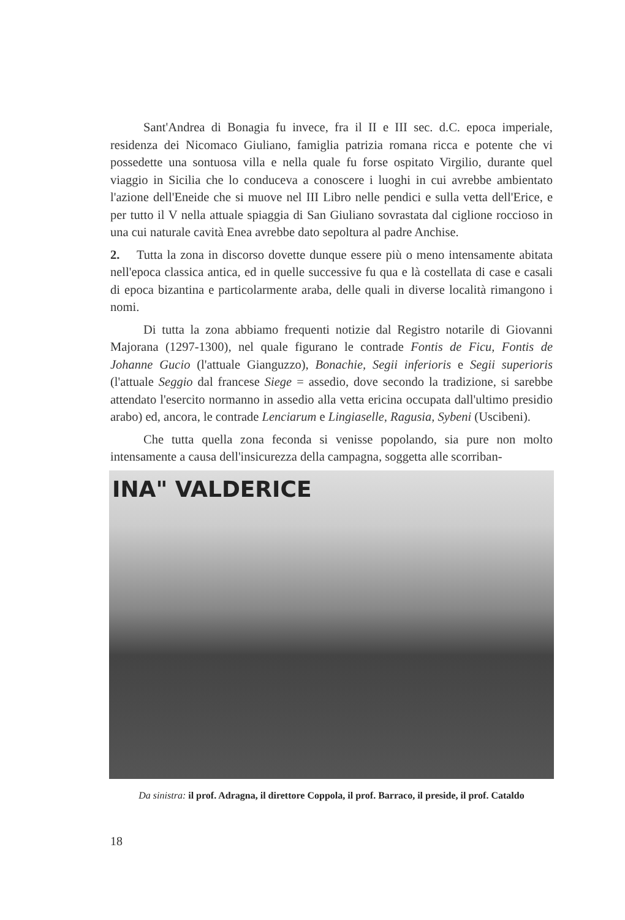Sant'Andrea di Bonagia fu invece, fra il II e III sec. d.C. epoca imperiale, residenza dei Nicomaco Giuliano, famiglia patrizia romana ricca e potente che vi possedette una sontuosa villa e nella quale fu forse ospitato Virgilio, durante quel viaggio in Sicilia che lo conduceva a conoscere i luoghi in cui avrebbe ambientato l'azione dell'Eneide che si muove nel III Libro nelle pendici e sulla vetta dell'Erice, e per tutto il V nella attuale spiaggia di San Giuliano sovrastata dal ciglione roccioso in una cui naturale cavità Enea avrebbe dato sepoltura al padre Anchise.
2. Tutta la zona in discorso dovette dunque essere più o meno intensamente abitata nell'epoca classica antica, ed in quelle successive fu qua e là costellata di case e casali di epoca bizantina e particolarmente araba, delle quali in diverse località rimangono i nomi.
Di tutta la zona abbiamo frequenti notizie dal Registro notarile di Giovanni Majorana (1297-1300), nel quale figurano le contrade Fontis de Ficu, Fontis de Johanne Gucio (l'attuale Gianguzzo), Bonachie, Segii inferioris e Segii superioris (l'attuale Seggio dal francese Siege = assedio, dove secondo la tradizione, si sarebbe attendato l'esercito normanno in assedio alla vetta ericina occupata dall'ultimo presidio arabo) ed, ancora, le contrade Lenciarum e Lingiaselle, Ragusia, Sybeni (Uscibeni).
Che tutta quella zona feconda si venisse popolando, sia pure non molto intensamente a causa dell'insicurezza della campagna, soggetta alle scorriban-
INA" VALDERICE
Da sinistra: il prof. Adragna, il direttore Coppola, il prof. Barraco, il preside, il prof. Cataldo
18